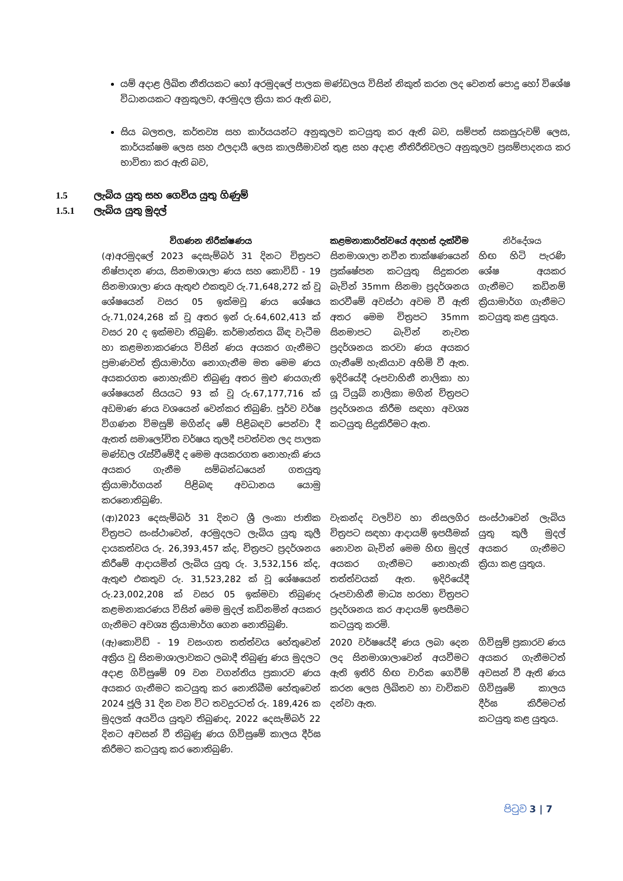යම් අදාළ ලිඛිත නීතියකට හෝ අරමුදලේ පාලක මණ්ඩලය විසින් නිකුත් කරන ලද වෙනත් පොදු හෝ විශේෂ විධානයකට අනුකූලව, අරමුදල ක්‍රියා කර ඇති බව,
සිය බලතල, කර්තව්‍ය සහ කාර්යයන්ට අනුකූලව කටයුතු කර ඇති බව, සම්පත් සකසුරුවම් ලෙස, කාර්යක්ෂම ලෙස සහ ඵලදායී ලෙස කාලසීමාවන් තුළ සහ අදාළ නීතිරීතිවලට අනුකූලව ප්‍රසම්පාදනය කර භාවිතා කර ඇති බව,
1.5 ලැබිය යුතු සහ ගෙවිය යුතු ගිණුම්
1.5.1 ලැබිය යුතු මුදල්
| විගණන නිරීක්ෂණය | කළමනාකාරිත්වයේ අදහස් දැක්වීම | නිර්දේශය |
| --- | --- | --- |
| (අ)අරමුදලේ 2023 දෙසැම්බර් 31 දිනට චිත්‍රපට නිෂ්පාදන ණය, සිනමාශාලා ණය සහ කොවිඩ් - 19 සිනමාශාලා ණය ඇතුළු එකතුව රු.71,648,272 ක් වූ ශේෂයෙන් වසර 05 ඉක්මවූ ණය ශේෂය රු.71,024,268 ක් වූ අතර ඉන් රු.64,602,413 ක් වසර 20 ද ඉක්මවා තිබුණි. කර්මාන්තය බිඳ වැටීම හා කළමනාකරණය විසින් ණය අයකර ගැනීමට ප්‍රමාණවත් ක්‍රියාමාර්ග නොගැනීම මත මෙම ණය අයකරගත නොහැකිව තිබුණු අතර මුළු ණයගැති ශේෂයෙන් සියයට 93 ක් වූ රු.67,177,716 ක් අඩමාණ ණය වශයෙන් වෙන්කර තිබුණි. පූර්ව වර්ෂ විගණන විමසුම් මගින්ද මේ පිළිබඳව පෙන්වා දී ඇතත් සමාලෝචිත වර්ෂය තුලදී පවත්වන ලද පාලක මණ්ඩල රැස්වීමේදී ද මෙම අයකරගත නොහැකි ණය අයකර ගැනීම සම්බන්ධයෙන් ගතයුතු ක්‍රියාමාර්ගයන් පිළිබඳ අවධානය යොමු කරනොතිබුණි. | සිනමාශාලා නවීන තාක්ෂණයෙන් ප්‍රක්ෂේපන කටයුතු සිදුකරන බැවින් 35mm සිනමා ප්‍රදර්ශනය කරවීමේ අවස්ථා අවම වී ඇති අතර මෙම චිත්‍රපට 35mm සිනමාපට බැවින් නැවත ප්‍රදර්ශනය කරවා ණය අයකර ගැනීමේ හැකියාව අහිමි වී ඇත. ඉදිරියේදී රූපවාහිනී නාලිකා හා යූ ටියුබ් නාලිකා මගින් චිත්‍රපට ප්‍රදර්ශනය කිරීම සඳහා අවශ්‍ය කටයුතු සිදුකිරීමට ඇත. | හිඟ හිටි පැරණි ශේෂ අයකර ගැනීමට කඩිනම් ක්‍රියාමාර්ග ගැනීමට කටයුතු කළ යුතුය. |
| (ආ)2023 දෙසැම්බර් 31 දිනට ශ්‍රී ලංකා ජාතික චිත්‍රපට සංස්ථාවෙන්, අරමුදලට ලැබිය යුතු කුලී දායකත්වය රු. 26,393,457 ක්ද, චිත්‍රපට ප්‍රදර්ශනය කිරීමේ ආදායමින් ලැබිය යුතු රු. 3,532,156 ක්ද, ඇතුළු එකතුව රු. 31,523,282 ක් වූ ශේෂයෙන් රු.23,002,208 ක් වසර 05 ඉක්මවා තිබුණද කළමනාකරණය විසින් මෙම මුදල් කඩිනමින් අයකර ගැනීමට අවශ්‍ය ක්‍රියාමාර්ග ගෙන නොතිබුණි. | වැකන්ද වලව්ව හා නිසලගිර චිත්‍රපට සඳහා ආදායම් ඉපයීමක් නොවන බැවින් මෙම හිඟ මුදල් අයකර ගැනීමට නොහැකි තත්ත්වයක් ඇත. ඉදිරියේදී රූපවාහිනී මාධ්‍ය හරහා චිත්‍රපට ප්‍රදර්ශනය කර ආදායම් ඉපයීමට කටයුතු කරමි. | සංස්ථාවෙන් ලැබිය යුතු කුලී මුදල් අයකර ගැනීමට ක්‍රියා කළ යුතුය. |
| (ඇ)කොවිඩ් - 19 වසංගත තත්ත්වය හේතුවෙන් අක්‍රිය වූ සිනමාශාලාවකට ලබාදී තිබුණු ණය මුදලට අදාළ ගිවිසුමේ 09 වන වගන්තිය ප්‍රකාරව ණය අයකර ගැනීමට කටයුතු කර නොතිබීම හේතුවෙන් 2024 ජූලි 31 දින වන විට තවදුරටත් රු. 189,426 ක මුදලක් අයවිය යුතුව තිබුණද, 2022 දෙසැම්බර් 22 දිනට අවසන් වී තිබුණු ණය ගිවිසුමේ කාලය දීර්ඝ කිරීමට කටයුතු කර නොතිබුණි. | 2020 වර්ෂයේදී ණය ලබා දෙන ලද සිනමාශාලාවෙන් අයවීමට ඇති ඉතිරි හිඟ වාරික ගෙවීම් කරන ලෙස ලිඛිතව හා වාචිකව දන්වා ඇත. | ගිවිසුම් ප්‍රකාරව ණය අයකර ගැනීමටත් අවසන් වී ඇති ණය ගිවිසුමේ කාලය දීර්ඝ කිරීමටත් කටයුතු කළ යුතුය. |
පිටුව 3 | 7